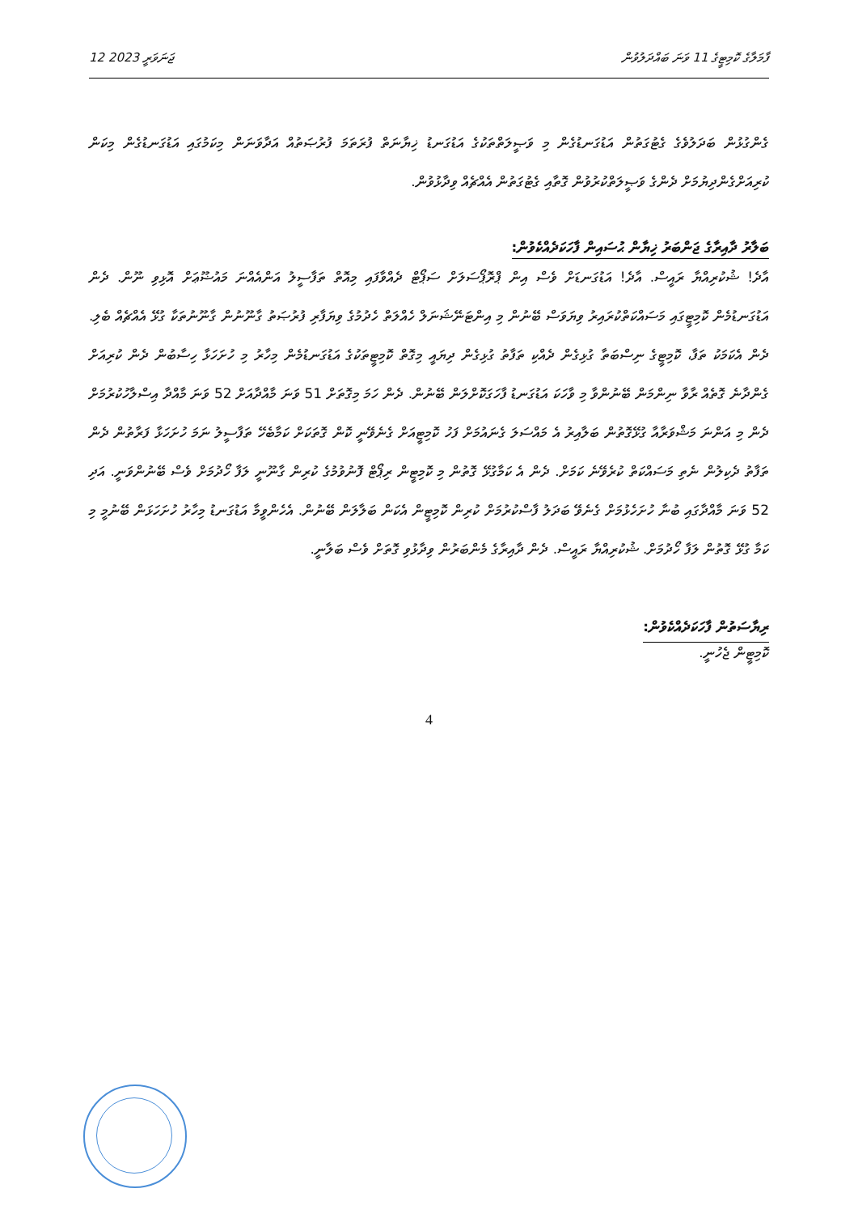12 ޖަނަވަރީ 2023 ފާމަލާގެ ކޮމިޓީގެ 11 ވަނަ ބައްދަލުވުން
ގެންގުޅުން ބަދަލުވެގެ ގެޓުގަތުން އަޑުގަނޑުގެން މި ވަޞީލަތްތަކުގެ އަޑުގަނޑު ޚިޔާނަތް ފުރަތަމަ ފުރުޞަތުއް އަދާވަނަން މިކަމުގައި އަޑުގަނޑުގެން މިކަން ކުރިއަށްގެންދިޔުމަށް ދެންގެ ވަޞީލަތްކުރުވުން ގޮތާއި ގެޓުގަތުން އެއްޗެއް ވިދާޅުވުން.
ބަލާރު ދާއިރާގެ ޖަންބަރު ޚިޔާން ޙުސައިން ފާހަކަދެއްކެވުން:
އާދެ! ޝުކުރިއްޔާ ރައީސް. އާދެ! އަޑުގަނޑަށް ވެސް އިން ޕްރޮޕޯސަލަށް ސަޕޯޓް ދެއްވާފައި މިއޮތް ތަފާސީލު އަންއެއްނަ މައުޟޫޢަށް އޮޅިވި ނޫން. ދެން އަޑުގަނޑުމެން ކޮމިޓީގައި މަސައްކަތްކުރައިރު ވިޔަވަސް ބޭނުން މި އިންޓަނޭޝަނަލް ހެއްލަތް ހެދުމުގެ ވިޔަފާރި ފުރުޞަތު ގާނޫނުން ގާނޫނުތަކާ ގުޅޭ އެއްޗެއް ބެލި. ދެން އެކަމަކު ތަފާ، ކޮމިޓީގެ ނިސްބަތާ ގުޅިގެން ދެއްކި ތަފާތު ގުޅިގެން ދިޔައީ މިގޮތް ކޮމިޓީތަކުގެ އަޑުގަނޑުމެން މިހާރު މި ހުށަހަޅާ ހިސާބުން ދެން ކުރިއަށް ގެންދާނެ ގޮތެއް ރާވާ ނިންމަން ބޭނުންވާ މި ވާހަކަ އަޑުގަނޑު ފާހަގަކޮށްލަން ބޭނުން. ދެން ހަމަ މިގޮތަށް 51 ވަނަ މާއްދާއަށް 52 ވަނަ މާއްދާ އިސްލާހުކުރުމަށް ދެން މި އަންނަ މަޝްވަރާއާ ގުޅޭގޮތުން ބަލާއިރު އެ މައްސަލަ ގެނައުމަށް ފަހު ކޮމިޓީއަށް ގެނެވޭނީ ކޮން ގޮތަކަށް ކަމާބެހޭ ތަފާސީލު ނަމަ ހުށަހަޅާ ފަރާތުން ދެން ތަފާތު ދެކިލުން ނެތި މަސައްކަތް ކުރެވޭނެ ކަމަށް. ދެން އެ ކަމާގުޅޭ ގޮތުން މި ކޮމިޓީން ރިޕޯޓް ފޮނުވުމުގެ ކުރިން ގާނޫނީ ލަފާ ހޯދުމަށް ވެސް ބޭނުންވަނީ. އަދި 52 ވަނަ މާއްދާގައި ބުނާ ހުށަހެޅުމަށް ގެނެވޭ ބަދަލު ފާސްކުރުމަށް ކުރިން ކޮމިޓީން އެކަން ބަލާލަން ބޭނުން. އެހެންވީމާ އަޑުގަނޑު މިހާރު ހުށަހަޅަން ބޭނުމީ މި ކަމާ ގުޅޭ ގޮތުން ލަފާ ހޯދުމަށް. ޝުކުރިއްޔާ ރައީސް. ދެން ދާއިރާގެ މެންބަރުން ވިދާޅުވި ގޮތަށް ވެސް ބަލާނީ.
ރިޔާސަތުން ފާހަކަދެއްކެވުން:
ކޮމިޓީން ޖެހުނީ.
4